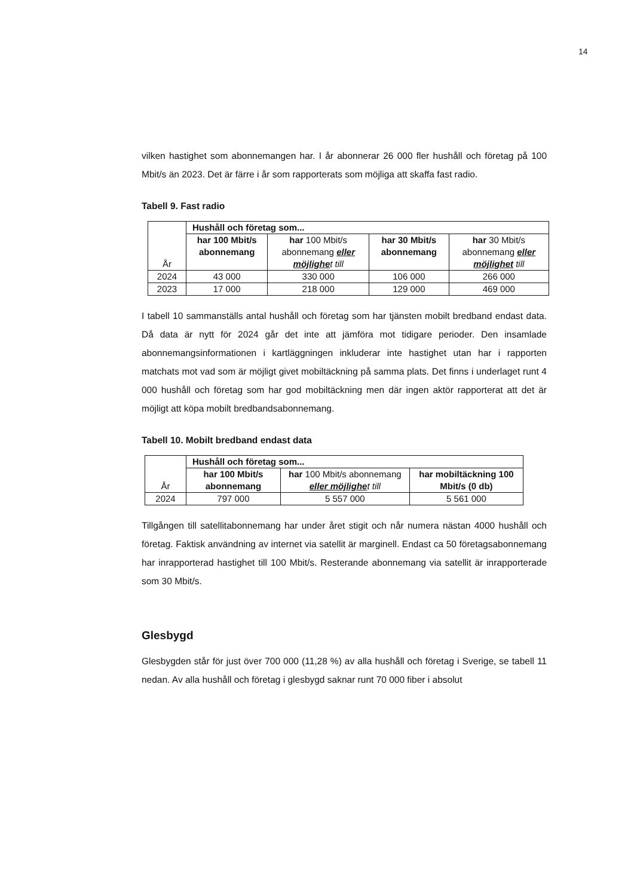14
vilken hastighet som abonnemangen har. I år abonnerar 26 000 fler hushåll och företag på 100 Mbit/s än 2023. Det är färre i år som rapporterats som möjliga att skaffa fast radio.
Tabell 9. Fast radio
| År | Hushåll och företag som... | | | |
| --- | --- | --- | --- | --- |
| | har 100 Mbit/s abonnemang | har 100 Mbit/s abonnemang eller möjlighe t till | har 30 Mbit/s abonnemang | har 30 Mbit/s abonnemang eller möjlighet till |
| 2024 | 43 000 | 330 000 | 106 000 | 266 000 |
| 2023 | 17 000 | 218 000 | 129 000 | 469 000 |
I tabell 10 sammanställs antal hushåll och företag som har tjänsten mobilt bredband endast data. Då data är nytt för 2024 går det inte att jämföra mot tidigare perioder. Den insamlade abonnemangsinformationen i kartläggningen inkluderar inte hastighet utan har i rapporten matchats mot vad som är möjligt givet mobiltäckning på samma plats. Det finns i underlaget runt 4 000 hushåll och företag som har god mobiltäckning men där ingen aktör rapporterat att det är möjligt att köpa mobilt bredbandsabonnemang.
Tabell 10. Mobilt bredband endast data
| År | Hushåll och företag som... | | |
| --- | --- | --- | --- |
| | har 100 Mbit/s abonnemang | har 100 Mbit/s abonnemang eller möjlighe t till | har mobiltäckning 100 Mbit/s (0 db) |
| 2024 | 797 000 | 5 557 000 | 5 561 000 |
Tillgången till satellitabonnemang har under året stigit och når numera nästan 4000 hushåll och företag. Faktisk användning av internet via satellit är marginell. Endast ca 50 företagsabonnemang har inrapporterad hastighet till 100 Mbit/s. Resterande abonnemang via satellit är inrapporterade som 30 Mbit/s.
Glesbygd
Glesbygden står för just över 700 000 (11,28 %) av alla hushåll och företag i Sverige, se tabell 11 nedan. Av alla hushåll och företag i glesbygd saknar runt 70 000 fiber i absolut